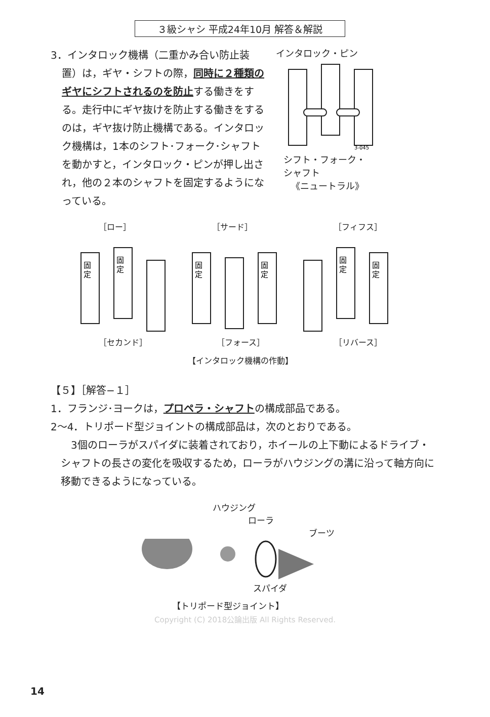３級シャシ 平成24年10月 解答＆解説
3．インタロック機構（二重かみ合い防止装置）は，ギヤ・シフトの際，同時に２種類のギヤにシフトされるのを防止する働きをする。走行中にギヤ抜けを防止する働きをするのは，ギヤ抜け防止機構である。インタロック機構は，1本のシフト･フォーク･シャフトを動かすと，インタロック・ピンが押し出され，他の２本のシャフトを固定するようになっている。
インタロック・ピン
3-045
シフト・フォーク・
シャフト
《ニュートラル》
［ロー］ ［サード］ ［フィフス］
固
定
固
定
固
定
固
定
固
定
固
定
［セカンド］ ［フォース］ ［リバース］
【インタロック機構の作動】
【５】［解答−１］
1．フランジ･ヨークは，プロペラ・シャフトの構成部品である。
2〜4．トリポード型ジョイントの構成部品は，次のとおりである。
3個のローラがスパイダに装着されており，ホイールの上下動によるドライブ・シャフトの長さの変化を吸収するため，ローラがハウジングの溝に沿って軸方向に移動できるようになっている。
ハウジング
ローラ
ブーツ
スパイダ
【トリポード型ジョイント】
Copyright (C) 2018公論出版 All Rights Reserved.
14